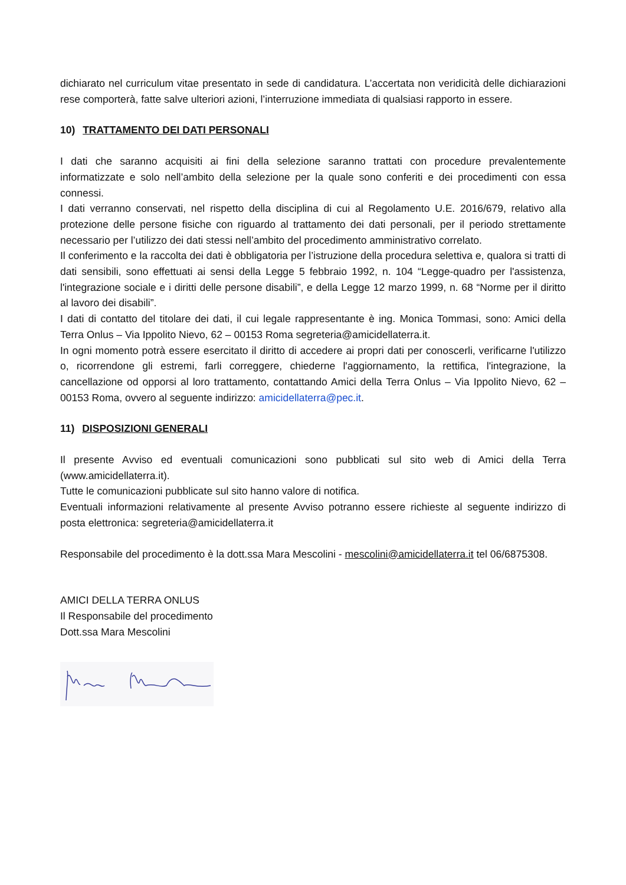dichiarato nel curriculum vitae presentato in sede di candidatura. L’accertata non veridicità delle dichiarazioni rese comporterà, fatte salve ulteriori azioni, l’interruzione immediata di qualsiasi rapporto in essere.
10) TRATTAMENTO DEI DATI PERSONALI
I dati che saranno acquisiti ai fini della selezione saranno trattati con procedure prevalentemente informatizzate e solo nell’ambito della selezione per la quale sono conferiti e dei procedimenti con essa connessi.
I dati verranno conservati, nel rispetto della disciplina di cui al Regolamento U.E. 2016/679, relativo alla protezione delle persone fisiche con riguardo al trattamento dei dati personali, per il periodo strettamente necessario per l’utilizzo dei dati stessi nell’ambito del procedimento amministrativo correlato.
Il conferimento e la raccolta dei dati è obbligatoria per l’istruzione della procedura selettiva e, qualora si tratti di dati sensibili, sono effettuati ai sensi della Legge 5 febbraio 1992, n. 104 “Legge-quadro per l'assistenza, l'integrazione sociale e i diritti delle persone disabili”, e della Legge 12 marzo 1999, n. 68 “Norme per il diritto al lavoro dei disabili”.
I dati di contatto del titolare dei dati, il cui legale rappresentante è ing. Monica Tommasi, sono: Amici della Terra Onlus – Via Ippolito Nievo, 62 – 00153 Roma segreteria@amicidellaterra.it.
In ogni momento potrà essere esercitato il diritto di accedere ai propri dati per conoscerli, verificarne l'utilizzo o, ricorrendone gli estremi, farli correggere, chiederne l'aggiornamento, la rettifica, l'integrazione, la cancellazione od opporsi al loro trattamento, contattando Amici della Terra Onlus – Via Ippolito Nievo, 62 – 00153 Roma, ovvero al seguente indirizzo: amicidellaterra@pec.it.
11) DISPOSIZIONI GENERALI
Il presente Avviso ed eventuali comunicazioni sono pubblicati sul sito web di Amici della Terra (www.amicidellaterra.it).
Tutte le comunicazioni pubblicate sul sito hanno valore di notifica.
Eventuali informazioni relativamente al presente Avviso potranno essere richieste al seguente indirizzo di posta elettronica: segreteria@amicidellaterra.it
Responsabile del procedimento è la dott.ssa Mara Mescolini - mescolini@amicidellaterra.it tel 06/6875308.
AMICI DELLA TERRA ONLUS
Il Responsabile del procedimento
Dott.ssa Mara Mescolini